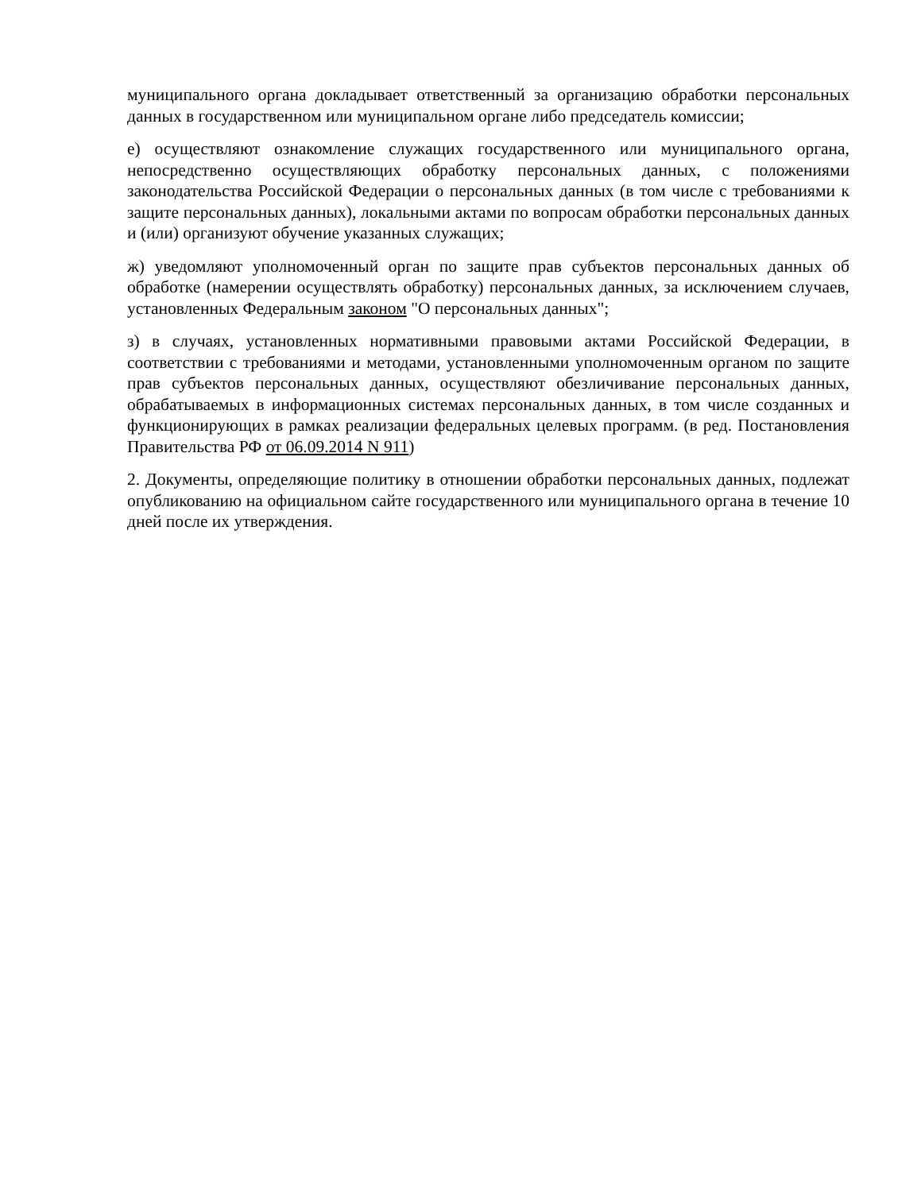муниципального органа докладывает ответственный за организацию обработки персональных данных в государственном или муниципальном органе либо председатель комиссии;
е) осуществляют ознакомление служащих государственного или муниципального органа, непосредственно осуществляющих обработку персональных данных, с положениями законодательства Российской Федерации о персональных данных (в том числе с требованиями к защите персональных данных), локальными актами по вопросам обработки персональных данных и (или) организуют обучение указанных служащих;
ж) уведомляют уполномоченный орган по защите прав субъектов персональных данных об обработке (намерении осуществлять обработку) персональных данных, за исключением случаев, установленных Федеральным законом "О персональных данных";
з) в случаях, установленных нормативными правовыми актами Российской Федерации, в соответствии с требованиями и методами, установленными уполномоченным органом по защите прав субъектов персональных данных, осуществляют обезличивание персональных данных, обрабатываемых в информационных системах персональных данных, в том числе созданных и функционирующих в рамках реализации федеральных целевых программ. (в ред. Постановления Правительства РФ от 06.09.2014 N 911)
2. Документы, определяющие политику в отношении обработки персональных данных, подлежат опубликованию на официальном сайте государственного или муниципального органа в течение 10 дней после их утверждения.